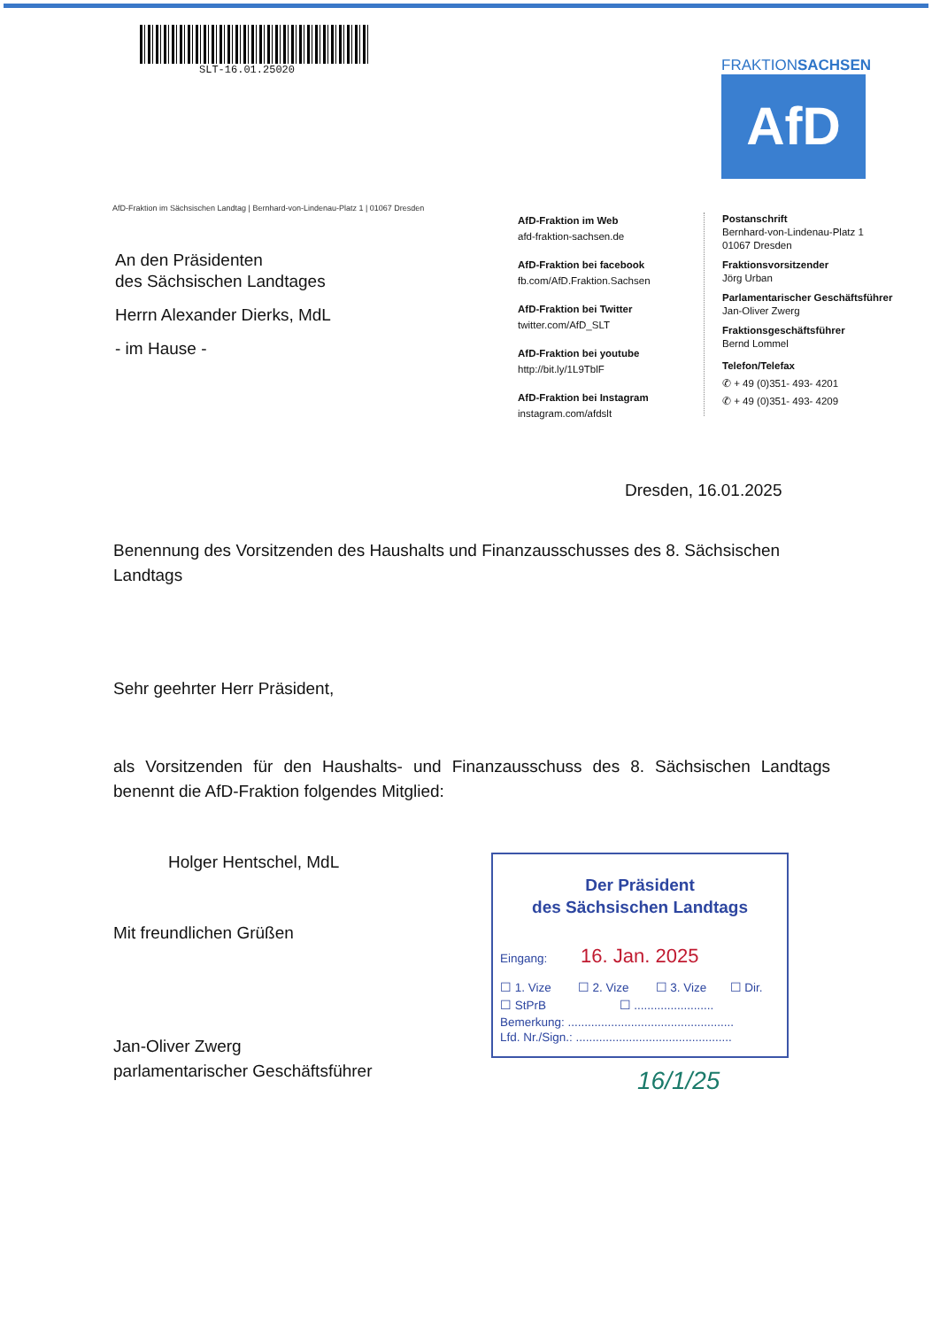SLT-16.01.25020
FRAKTIONSACHSEN
AfD
AfD-Fraktion im Sächsischen Landtag | Bernhard-von-Lindenau-Platz 1 | 01067 Dresden
An den Präsidenten
des Sächsischen Landtages
Herrn Alexander Dierks, MdL
- im Hause -
AfD-Fraktion im Web
afd-fraktion-sachsen.de
AfD-Fraktion bei facebook
fb.com/AfD.Fraktion.Sachsen
AfD-Fraktion bei Twitter
twitter.com/AfD_SLT
AfD-Fraktion bei youtube
http://bit.ly/1L9TblF
AfD-Fraktion bei Instagram
instagram.com/afdslt
Postanschrift
Bernhard-von-Lindenau-Platz 1
01067 Dresden
Fraktionsvorsitzender
Jörg Urban
Parlamentarischer Geschäftsführer
Jan-Oliver Zwerg
Fraktionsgeschäftsführer
Bernd Lommel
Telefon/Telefax
✆ + 49 (0)351- 493- 4201
✆ + 49 (0)351- 493- 4209
Dresden, 16.01.2025
Benennung des Vorsitzenden des Haushalts und Finanzausschusses des 8. Sächsischen Landtags
Sehr geehrter Herr Präsident,
als Vorsitzenden für den Haushalts- und Finanzausschuss des 8. Sächsischen Landtags benennt die AfD-Fraktion folgendes Mitglied:
Holger Hentschel, MdL
Mit freundlichen Grüßen
Jan-Oliver Zwerg
parlamentarischer Geschäftsführer
Der Präsident
des Sächsischen Landtags
Eingang: 16. Jan. 2025
☐ 1. Vize ☐ 2. Vize ☐ 3. Vize ☐ Dir.
☐ StPrB ☐ ........................
Bemerkung: ..................................................
Lfd. Nr./Sign.: ...............................................
16/1/25